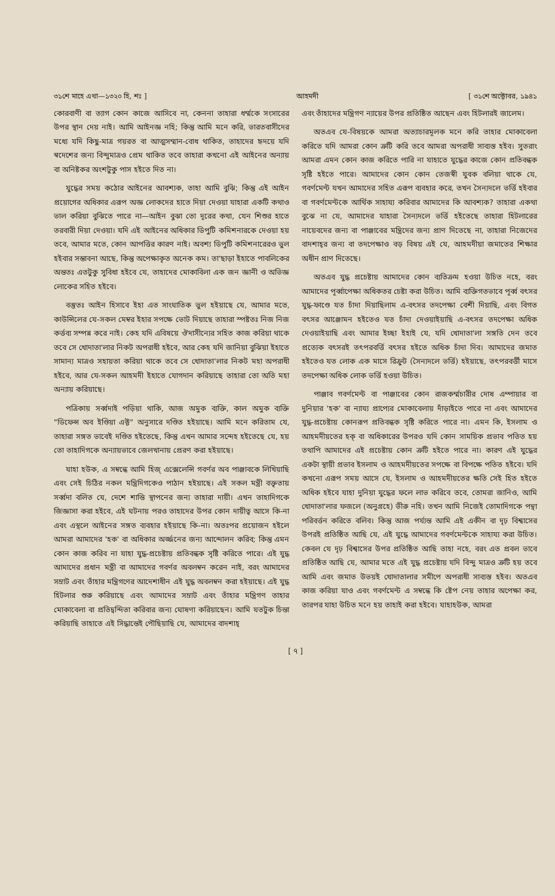৩১শে মাহে এখা—১৩২০ হি, শঃ ] আহমদী [ ৩১শে অক্টোবর, ১৯৪১
কোরবাণী বা ত্যাগ কোন কাজে আসিবে না, কেননা তাহারা ধর্ম্মকে সংসারের উপর স্থান দেয় নাই। আমি আইনজ্ঞ নহি; কিন্তু আমি মনে করি, ভারতবাসীদের মধ্যে যদি কিছু-মাত্র গয়রত বা আত্মসম্মান-বোধ থাকিত, তাহাদের হৃদয়ে যদি স্বদেশের জন্য বিন্দুমাত্রও প্রেম থাকিত তবে তাহারা কখনো এই আইনের অন্যায় বা অনিষ্টকর অংশটুকু পাস হইতে দিত না।
যুদ্ধের সময় কঠোর আইনের আবশ্যক, তাহা আমি বুঝি; কিন্তু এই আইন প্রয়োগের অধিকার এরূপ অজ্ঞ লোকদের হাতে দিয়া দেওয়া যাহারা একটি কথাও ভাল করিয়া বুঝিতে পারে না—আইন বুঝা তো দূরের কথা, যেন শিশুর হাতে তরবারী দিয়া দেওয়া। যদি এই আইনের অধিকার ডিপুটি কমিশনারকে দেওয়া হয় তবে, আমার মতে, কোন আপত্তির কারণ নাই। অবশ্য ডিপুটি কমিশনারেরও ভুল হইবার সম্ভাবনা আছে, কিন্তু অপেক্ষাকৃত অনেক কম। তা'ছাড়া ইহাতে পাবলিকের অন্ততঃ এতটুকু সুবিধা হইবে যে, তাহাদের মোকাবিলা এক জন জ্ঞানী ও অভিজ্ঞ লোকের সহিত হইবে।
বস্তুতঃ আইন হিসাবে ইহা এত সাংঘাতিক ভুল হইয়াছে যে, আমার মতে, কাউন্সিলের যে-সকল মেম্বর ইহার সপক্ষে ভোট দিয়াছে তাহারা স্পষ্টতঃ নিজ নিজ কর্ত্তব্য সম্পন্ন করে নাই। কেহ যদি এবিষয়ে ঔদাসীন্যের সহিত কাজ করিয়া থাকে তবে সে খোদাতা'লার নিকট অপরাধী হইবে, আর কেহ যদি জানিয়া বুঝিয়া ইহাতে সামান্য মাত্রও সহায়তা করিয়া থাকে তবে সে খোদাতা'লার নিকট মহা অপরাধী হইবে, আর যে-সকল আহমদী ইহাতে যোগদান করিয়াছে তাহারা তো অতি মহা অন্যায় করিয়াছে।
পত্রিকায় সর্ব্বদাই পড়িয়া থাকি, আজ অমুক ব্যক্তি, কাল অমুক ব্যক্তি "ডিফেন্স অব ইণ্ডিয়া এক্ট" অনুসারে দণ্ডিত হইয়াছে। আমি মনে করিতাম যে, তাহারা সঙ্গত ভাবেই দণ্ডিত হইতেছে, কিন্তু এখন আমার সন্দেহ হইতেছে যে, হয় তো তাহাদিগকে অন্যায়ভাবে জেলখানায় প্রেরণ করা হইয়াছে।
যাহা হউক, এ সম্বন্ধে আমি হিজ্ এক্সেলেন্সি গবর্ণর অব পাঞ্জাবকে লিখিয়াছি এবং সেই চিঠির নকল মন্ত্রিদিগকেও পাঠান হইয়াছে। এই সকল মন্ত্রী বক্তৃতায় সর্ব্বদা বলিত যে, দেশে শান্তি স্থাপনের জন্য তাহারা দায়ী। এখন তাহাদিগকে জিজ্ঞাসা করা হইবে, এই ঘটনায় পরও তাহাদের উপর কোন দায়ীত্ব আসে কি-না এবং এস্থলে আইনের সঙ্গত ব্যবহার হইয়াছে কি-না। অতঃপর প্রয়োজন হইলে আমরা আমাদের 'হক' বা অধিকার অর্জ্জনের জন্য আন্দোলন করিব; কিন্তু এমন কোন কাজ করিব না যাহা যুদ্ধ-প্রচেষ্টায় প্রতিবন্ধক সৃষ্টি করিতে পারে। এই যুদ্ধ আমাদের প্রধান মন্ত্রী বা আমাদের গবর্ণর অবলম্বন করেন নাই, বরং আমাদের সম্রাট এবং তাঁহার মন্ত্রিগণের আদেশাধীন এই যুদ্ধ অবলম্বন করা হইয়াছে। এই যুদ্ধ হিটলার শুরু করিয়াছে এবং আমাদের সম্রাট এবং তাঁহার মন্ত্রিগণ তাহার মোকাবেলা বা প্রতিদ্বন্দিতা করিবার জন্য ঘোষণা করিয়াছেন। আমি যতটুক চিন্তা করিয়াছি তাহাতে এই সিদ্ধান্তেই পৌছিয়াছি যে, আমাদের বাদশাহ্
এবং তাঁহাদের মন্ত্রিগণ ন্যায়ের উপর প্রতিষ্ঠিত আছেন এবং হিটলারই জালেম।
অতএব যে-বিষয়কে আমরা অত্যাচারমূলক মনে করি তাহার মোকাবেলা করিতে যদি আমরা কোন ত্রুটি করি তবে আমরা অপরাধী সাব্যস্ত হইব। সুতরাং আমরা এমন কোন কাজ করিতে পারি না যাহাতে যুদ্ধের কাজে কোন প্রতিবন্ধক সৃষ্টি হইতে পারে। আমাদের কোন কোন তেজস্বী যুবক বলিয়া থাকে যে, গবর্ণমেন্ট যখন আমাদের সহিত এরূপ ব্যবহার করে, তখন সৈন্যদলে ভর্ত্তি হইবার বা গবর্ণমেন্টকে আর্থিক সাহায্য করিবার আমাদের কি আবশ্যক? তাহারা একথা বুঝে না যে, আমাদের যাহারা সৈন্যদলে ভর্ত্তি হইতেছে তাহারা হিটলারের নায়েবদের জন্য বা পাঞ্জাবের মন্ত্রিদের জন্য প্রাণ দিতেছে না, তাহারা নিজেদের বাদশাহ্‌র জন্য বা তদপেক্ষাও বড় বিষয় এই যে, আহমদীয়া জমাতের শিক্ষার অধীন প্রাণ দিতেছে।
অতএব যুদ্ধ প্রচেষ্টায় আমাদের কোন ব্যতিক্রম হওয়া উচিত নহে, বরং আমাদের পূর্ব্বাপেক্ষা অধিকতর চেষ্টা করা উচিত। আমি ব্যক্তিগতভাবে পূর্ব্ব বৎসর যুদ্ধ-ফাণ্ডে যত চাঁদা দিয়াছিলাম এ-বৎসর তদপেক্ষা বেশী দিয়াছি, এবং বিগত বৎসর আঞ্জোমন হইতেও যত চাঁদা দেওয়াইয়াছি এ-বৎসর তদপেক্ষা অধিক দেওয়াইয়াছি এবং আমার ইচ্ছা ইহাই যে, যদি খোদাতা'লা সঙ্গতি দেন তবে প্রত্যেক বৎসরই তৎপরবর্ত্তি বৎসর হইতে অধিক চাঁদা দিব। আমাদের জমাত হইতেও যত লোক এক মাসে রিক্রুট (সৈন্যদলে ভর্ত্তি) হইয়াছে, তৎপরবর্ত্তী মাসে তদপেক্ষা অধিক লোক ভর্ত্তি হওয়া উচিত।
পাঞ্জাব গবর্ণমেন্ট বা পাঞ্জাবের কোন রাজকর্ম্মচারীর দোষ এম্পায়ার বা দুনিয়ার 'হক' বা ন্যায্য প্রাপ্যের মোকাবেলায় দাঁড়াইতে পারে না এবং আমাদের যুদ্ধ-প্রচেষ্টায় কোনরূপ প্রতিবন্ধক সৃষ্টি করিতে পারে না। এমন কি, ইসলাম ও আহমদীয়তের হক্ বা অধিকারের উপরও যদি কোন সাময়িক প্রভাব পতিত হয় তথাপি আমাদের এই প্রচেষ্টায় কোন ত্রুটি হইতে পারে না। কারণ এই যুদ্ধের একটা স্থায়ী প্রভাব ইসলাম ও আহমদীয়তের সপক্ষে বা বিপক্ষে পতিত হইবে। যদি কখনো এরূপ সময় আসে যে, ইসলাম ও আহমদীয়তের ক্ষতি সেই হিত হইতে অধিক হইবে যাহা দুনিয়া যুদ্ধের ফলে লাভ করিবে তবে, তোমরা জানিও, আমি খোদাতা'লার ফজলে (অনুগ্রহে) ভীরু নহি। তখন আমি নিজেই তোমাদিগকে পন্থা পরিবর্ত্তন করিতে বলিব। কিন্তু আজ পর্য্যন্ত আমি এই একীন বা দৃঢ় বিশ্বাসের উপরই প্রতিষ্ঠিত আছি যে, এই যুদ্ধে আমাদের গবর্ণমেন্টকে সাহায্য করা উচিত। কেবল যে দৃঢ় বিশ্বাসের উপর প্রতিষ্ঠিত আছি তাহা নহে, বরং এত প্রবল ভাবে প্রতিষ্ঠিত আছি যে, আমার মতে এই যুদ্ধ প্রচেষ্টায় যদি বিন্দু মাত্রও ত্রুটি হয় তবে আমি এবং জমাত উভয়ই খোদাতালার সমীপে অপরাধী সাব্যস্ত হইব। অতএব কাজ করিয়া যাও এবং গবর্ণমেন্ট এ সম্বন্ধে কি ষ্টেপ নেয় তাহার অপেক্ষা কর, তারপর যাহা উচিত মনে হয় তাহাই করা হইবে। যাহাহউক, আমরা
[ ৭ ]